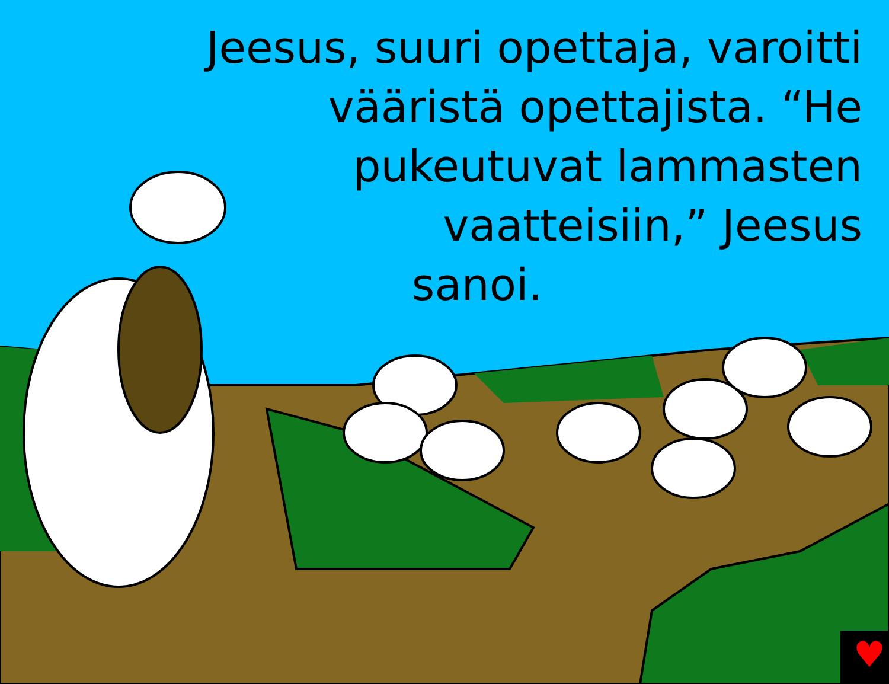♥
Jeesus, suuri opettaja, varoitti
vääristä opettajista. “He
pukeutuvat lammasten
vaatteisiin,” Jeesus
sanoi.